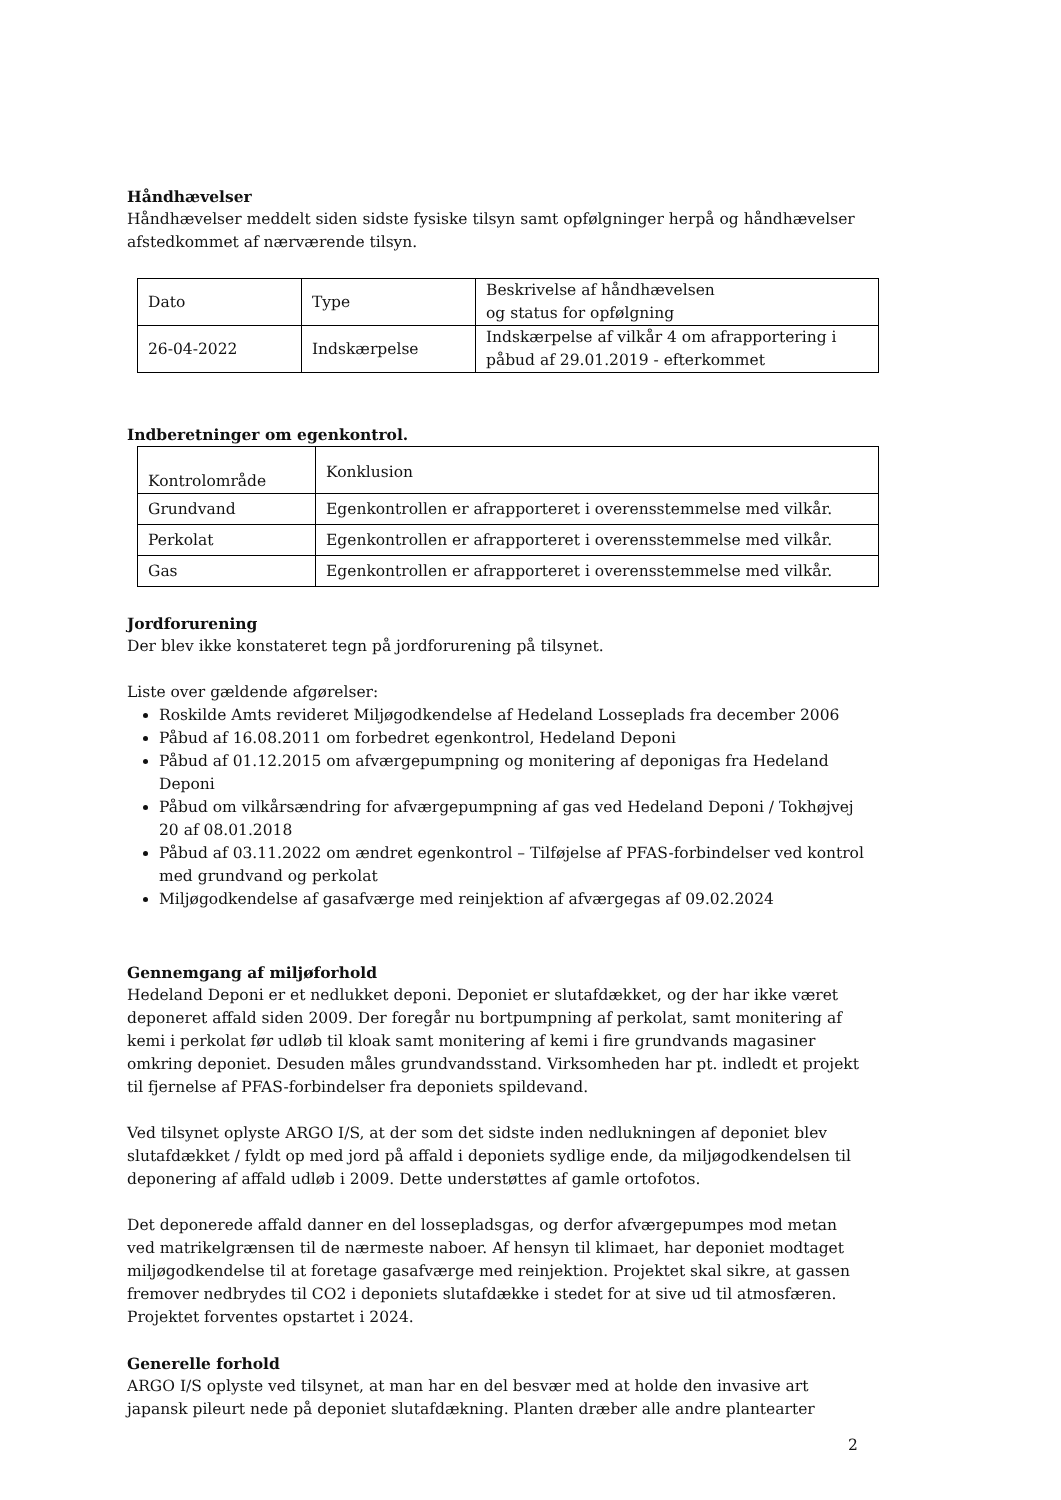Håndhævelser
Håndhævelser meddelt siden sidste fysiske tilsyn samt opfølgninger herpå og håndhævelser afstedkommet af nærværende tilsyn.
| Dato | Type | Beskrivelse af håndhævelsen og status for opfølgning |
| 26-04-2022 | Indskærpelse | Indskærpelse af vilkår 4 om afrapportering i påbud af 29.01.2019 - efterkommet |
Indberetninger om egenkontrol.
| Kontrolområde | Konklusion |
| Grundvand | Egenkontrollen er afrapporteret i overensstemmelse med vilkår. |
| Perkolat | Egenkontrollen er afrapporteret i overensstemmelse med vilkår. |
| Gas | Egenkontrollen er afrapporteret i overensstemmelse med vilkår. |
Jordforurening
Der blev ikke konstateret tegn på jordforurening på tilsynet.
Liste over gældende afgørelser:
Roskilde Amts revideret Miljøgodkendelse af Hedeland Losseplads fra december 2006
Påbud af 16.08.2011 om forbedret egenkontrol, Hedeland Deponi
Påbud af 01.12.2015 om afværgepumpning og monitering af deponigas fra Hedeland Deponi
Påbud om vilkårsændring for afværgepumpning af gas ved Hedeland Deponi / Tokhøjvej 20 af 08.01.2018
Påbud af 03.11.2022 om ændret egenkontrol – Tilføjelse af PFAS-forbindelser ved kontrol med grundvand og perkolat
Miljøgodkendelse af gasafværge med reinjektion af afværgegas af 09.02.2024
Gennemgang af miljøforhold
Hedeland Deponi er et nedlukket deponi. Deponiet er slutafdækket, og der har ikke været deponeret affald siden 2009. Der foregår nu bortpumpning af perkolat, samt monitering af kemi i perkolat før udløb til kloak samt monitering af kemi i fire grundvands magasiner omkring deponiet. Desuden måles grundvandsstand. Virksomheden har pt. indledt et projekt til fjernelse af PFAS-forbindelser fra deponiets spildevand.
Ved tilsynet oplyste ARGO I/S, at der som det sidste inden nedlukningen af deponiet blev slutafdækket / fyldt op med jord på affald i deponiets sydlige ende, da miljøgodkendelsen til deponering af affald udløb i 2009. Dette understøttes af gamle ortofotos.
Det deponerede affald danner en del lossepladsgas, og derfor afværgepumpes mod metan ved matrikelgrænsen til de nærmeste naboer. Af hensyn til klimaet, har deponiet modtaget miljøgodkendelse til at foretage gasafværge med reinjektion. Projektet skal sikre, at gassen fremover nedbrydes til CO2 i deponiets slutafdække i stedet for at sive ud til atmosfæren. Projektet forventes opstartet i 2024.
Generelle forhold
ARGO I/S oplyste ved tilsynet, at man har en del besvær med at holde den invasive art japansk pileurt nede på deponiet slutafdækning. Planten dræber alle andre plantearter
2